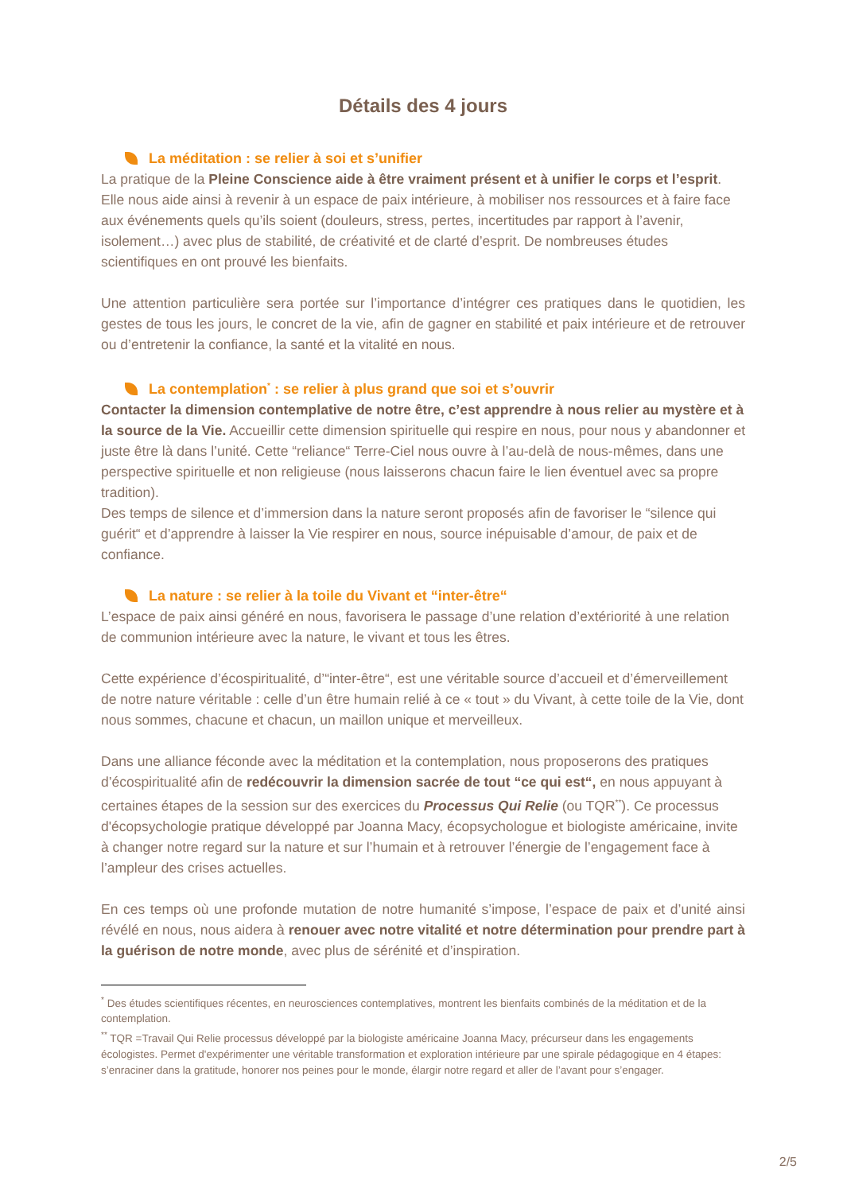Détails des 4 jours
La méditation : se relier à soi et s’unifier
La pratique de la Pleine Conscience aide à être vraiment présent et à unifier le corps et l’esprit. Elle nous aide ainsi à revenir à un espace de paix intérieure, à mobiliser nos ressources et à faire face aux événements quels qu’ils soient (douleurs, stress, pertes, incertitudes par rapport à l’avenir, isolement…) avec plus de stabilité, de créativité et de clarté d’esprit. De nombreuses études scientifiques en ont prouvé les bienfaits.
Une attention particulière sera portée sur l’importance d’intégrer ces pratiques dans le quotidien, les gestes de tous les jours, le concret de la vie, afin de gagner en stabilité et paix intérieure et de retrouver ou d’entretenir la confiance, la santé et la vitalité en nous.
La contemplation<sup>*</sup> : se relier à plus grand que soi et s’ouvrir
Contacter la dimension contemplative de notre être, c’est apprendre à nous relier au mystère et à la source de la Vie. Accueillir cette dimension spirituelle qui respire en nous, pour nous y abandonner et juste être là dans l’unité. Cette “reliance“ Terre-Ciel nous ouvre à l’au-delà de nous-mêmes, dans une perspective spirituelle et non religieuse (nous laisserons chacun faire le lien éventuel avec sa propre tradition).
Des temps de silence et d’immersion dans la nature seront proposés afin de favoriser le “silence qui guérit“ et d’apprendre à laisser la Vie respirer en nous, source inépuisable d’amour, de paix et de confiance.
La nature : se relier à la toile du Vivant et “inter-être“
L’espace de paix ainsi généré en nous, favorisera le passage d’une relation d’extériorité à une relation de communion intérieure avec la nature, le vivant et tous les êtres.
Cette expérience d’écospiritualité, d’“inter-être“, est une véritable source d’accueil et d’émerveillement de notre nature véritable : celle d’un être humain relié à ce « tout » du Vivant, à cette toile de la Vie, dont nous sommes, chacune et chacun, un maillon unique et merveilleux.
Dans une alliance féconde avec la méditation et la contemplation, nous proposerons des pratiques d’écospiritualité afin de redécouvrir la dimension sacrée de tout “ce qui est“, en nous appuyant à certaines étapes de la session sur des exercices du Processus Qui Relie (ou TQR<sup>**</sup>). Ce processus d'écopsychologie pratique développé par Joanna Macy, écopsychologue et biologiste américaine, invite à changer notre regard sur la nature et sur l’humain et à retrouver l’énergie de l’engagement face à l’ampleur des crises actuelles.
En ces temps où une profonde mutation de notre humanité s’impose, l’espace de paix et d’unité ainsi révélé en nous, nous aidera à renouer avec notre vitalité et notre détermination pour prendre part à la guérison de notre monde, avec plus de sérénité et d’inspiration.
<sup>*</sup> Des études scientifiques récentes, en neurosciences contemplatives, montrent les bienfaits combinés de la méditation et de la contemplation.
<sup>**</sup> TQR =Travail Qui Relie processus développé par la biologiste américaine Joanna Macy, précurseur dans les engagements écologistes. Permet d'expérimenter une véritable transformation et exploration intérieure par une spirale pédagogique en 4 étapes: s’enraciner dans la gratitude, honorer nos peines pour le monde, élargir notre regard et aller de l’avant pour s’engager.
2/5